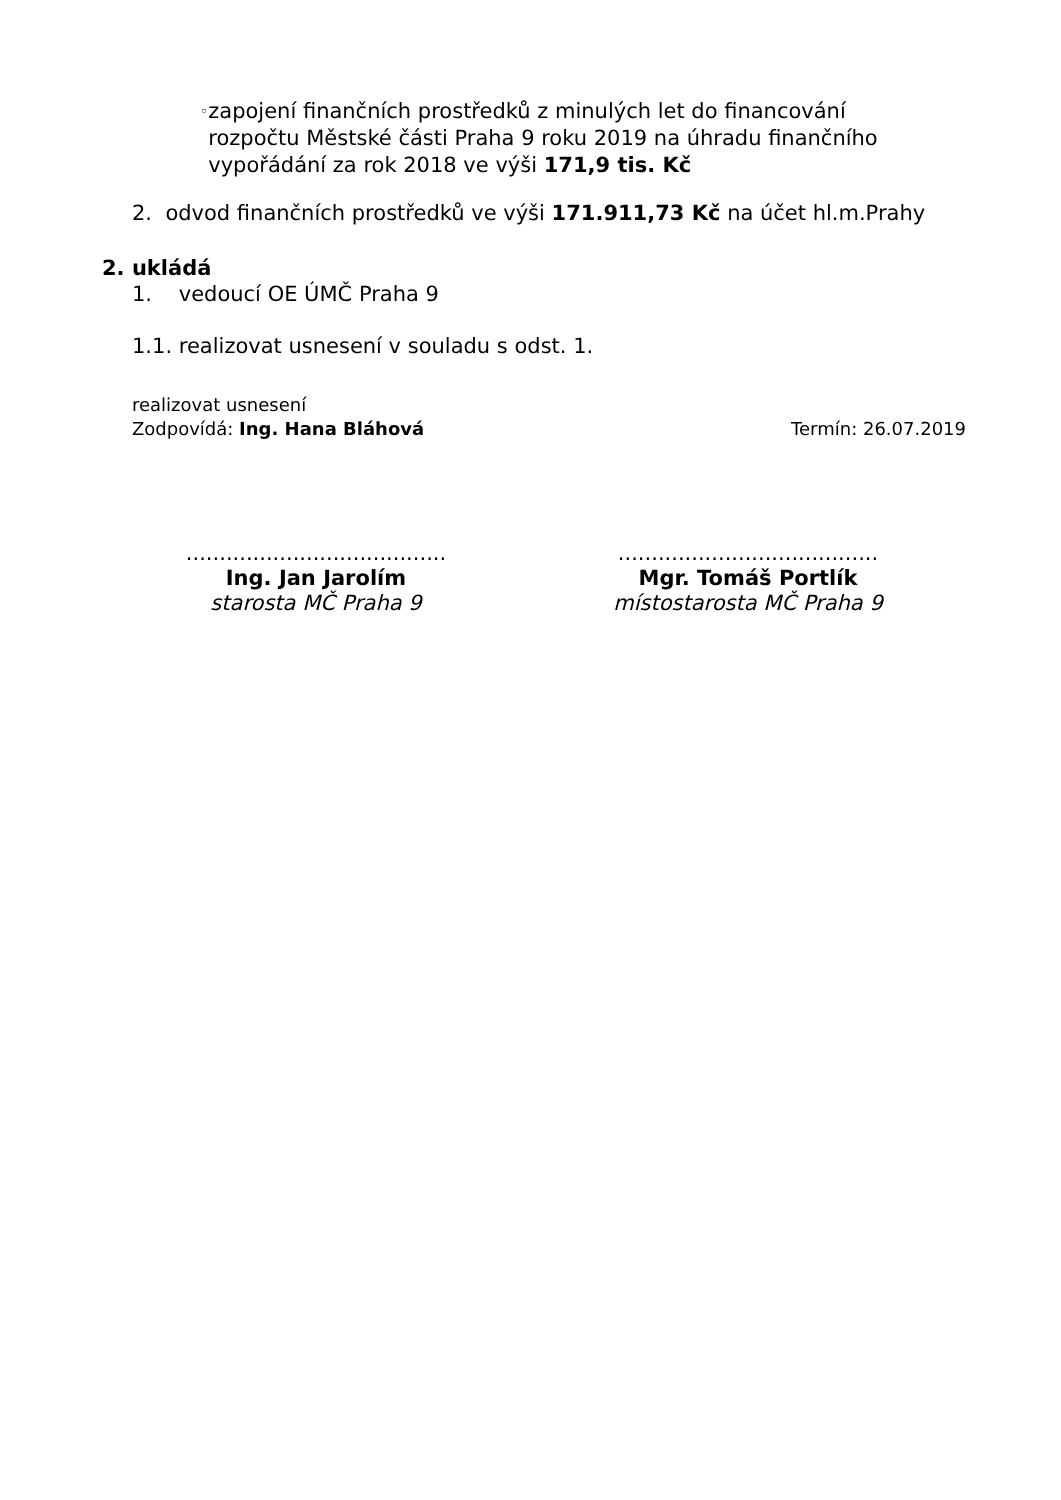◦
zapojení finančních prostředků z minulých let do financování rozpočtu Městské části Praha 9 roku 2019 na úhradu finančního vypořádání za rok 2018 ve výši 171,9 tis. Kč
2. odvod finančních prostředků ve výši 171.911,73 Kč na účet hl.m.Prahy
2. ukládá
1. vedoucí OE ÚMČ Praha 9
1.1. realizovat usnesení v souladu s odst. 1.
realizovat usnesení
Zodpovídá: Ing. Hana Bláhová Termín: 26.07.2019
.......................................
Ing. Jan Jarolím
starosta MČ Praha 9
.......................................
Mgr. Tomáš Portlík
místostarosta MČ Praha 9